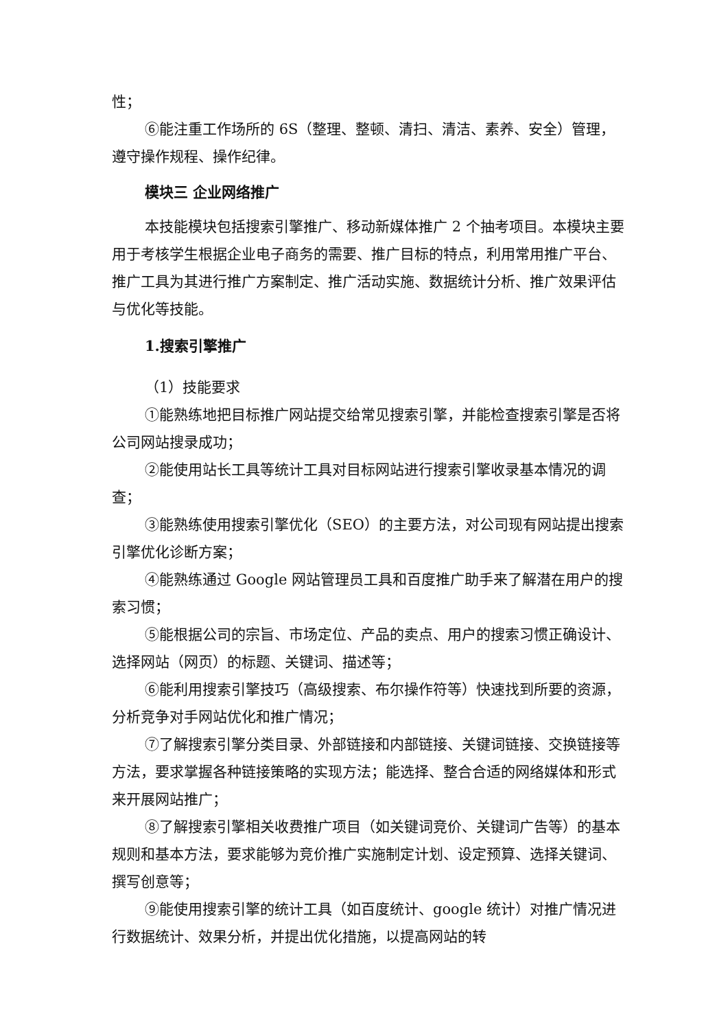性；
⑥能注重工作场所的 6S（整理、整顿、清扫、清洁、素养、安全）管理，遵守操作规程、操作纪律。
模块三 企业网络推广
本技能模块包括搜索引擎推广、移动新媒体推广 2 个抽考项目。本模块主要用于考核学生根据企业电子商务的需要、推广目标的特点，利用常用推广平台、推广工具为其进行推广方案制定、推广活动实施、数据统计分析、推广效果评估与优化等技能。
1.搜索引擎推广
（1）技能要求
①能熟练地把目标推广网站提交给常见搜索引擎，并能检查搜索引擎是否将公司网站搜录成功；
②能使用站长工具等统计工具对目标网站进行搜索引擎收录基本情况的调查；
③能熟练使用搜索引擎优化（SEO）的主要方法，对公司现有网站提出搜索引擎优化诊断方案；
④能熟练通过 Google 网站管理员工具和百度推广助手来了解潜在用户的搜索习惯；
⑤能根据公司的宗旨、市场定位、产品的卖点、用户的搜索习惯正确设计、选择网站（网页）的标题、关键词、描述等；
⑥能利用搜索引擎技巧（高级搜索、布尔操作符等）快速找到所要的资源，分析竞争对手网站优化和推广情况；
⑦了解搜索引擎分类目录、外部链接和内部链接、关键词链接、交换链接等方法，要求掌握各种链接策略的实现方法；能选择、整合合适的网络媒体和形式来开展网站推广；
⑧了解搜索引擎相关收费推广项目（如关键词竞价、关键词广告等）的基本规则和基本方法，要求能够为竞价推广实施制定计划、设定预算、选择关键词、撰写创意等；
⑨能使用搜索引擎的统计工具（如百度统计、google 统计）对推广情况进行数据统计、效果分析，并提出优化措施，以提高网站的转